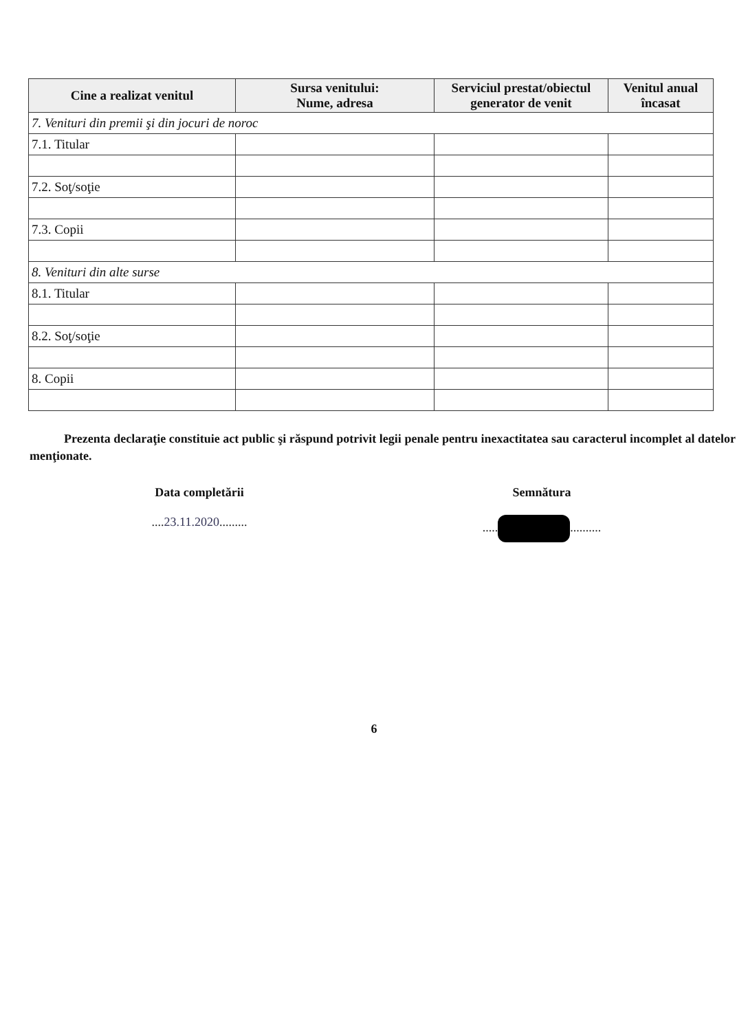| Cine a realizat venitul | Sursa venitului: Nume, adresa | Serviciul prestat/obiectul generator de venit | Venitul anual încasat |
| --- | --- | --- | --- |
| 7. Venituri din premii şi din jocuri de noroc | | | |
| 7.1. Titular | | | |
| 7.2. Soţ/soţie | | | |
| 7.3. Copii | | | |
| 8. Venituri din alte surse | | | |
| 8.1. Titular | | | |
| 8.2. Soţ/soţie | | | |
| 8. Copii | | | |
Prezenta declaraţie constituie act public şi răspund potrivit legii penale pentru inexactitatea sau caracterul incomplet al datelor menţionate.
Data completării
....23.11.2020.........
Semnătura
..... ..........
6